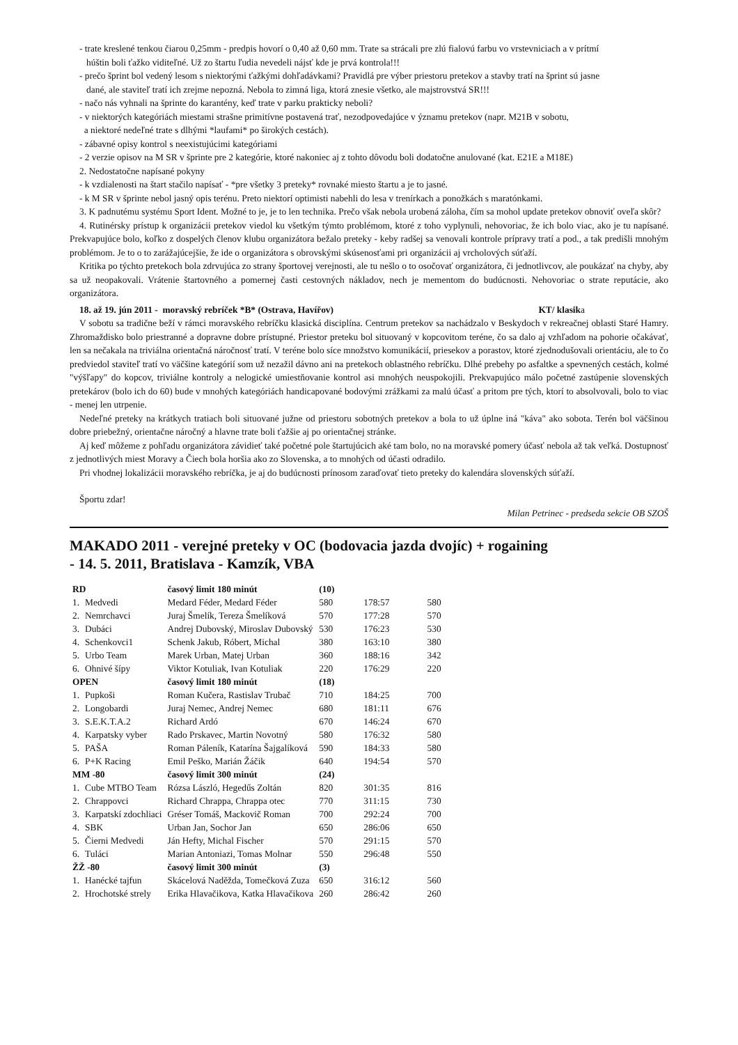- trate kreslené tenkou čiarou 0,25mm - predpis hovorí o 0,40 až 0,60 mm. Trate sa strácali pre zlú fialovú farbu vo vrstevniciach a v prítmí
húštin boli ťažko viditeľné. Už zo štartu ľudia nevedeli nájsť kde je prvá kontrola!!!
- prečo šprint bol vedený lesom s niektorými ťažkými dohľadávkami? Pravidlá pre výber priestoru pretekov a stavby tratí na šprint sú jasne
dané, ale staviteľ tratí ich zrejme nepozná. Nebola to zimná liga, ktorá znesie všetko, ale majstrovstvá SR!!!
- načo nás vyhnali na šprinte do karantény, keď trate v parku prakticky neboli?
- v niektorých kategóriách miestami strašne primitívne postavená trať, nezodpovedajúce v ýznamu pretekov (napr. M21B v sobotu,
a niektoré nedeľné trate s dlhými *laufami* po širokých cestách).
- zábavné opisy kontrol s neexistujúcimi kategóriami
- 2 verzie opisov na M SR v šprinte pre 2 kategórie, ktoré nakoniec aj z tohto dôvodu boli dodatočne anulované (kat. E21E a M18E)
2. Nedostatočne napísané pokyny
- k vzdialenosti na štart stačilo napísať - *pre všetky 3 preteky* rovnaké miesto štartu a je to jasné.
- k M SR v šprinte nebol jasný opis terénu. Preto niektorí optimisti nabehli do lesa v trenírkach a ponožkách s maratónkami.
3. K padnutému systému Sport Ident. Možné to je, je to len technika. Prečo však nebola urobená záloha, čím sa mohol update pretekov obnoviť oveľa skôr?
4. Rutinérsky prístup k organizácii pretekov viedol ku všetkým týmto problémom, ktoré z toho vyplynuli, nehovoriac, že ich bolo viac, ako je tu napísané. Prekvapujúce bolo, koľko z dospelých členov klubu organizátora bežalo preteky - keby radšej sa venovali kontrole prípravy tratí a pod., a tak predišli mnohým problémom. Je to o to zarážajúcejšie, že ide o organizátora s obrovskými skúsenosťami pri organizácii aj vrcholových súťaží.
Kritika po týchto pretekoch bola zdrvujúca zo strany športovej verejnosti, ale tu nešlo o to osočovať organizátora, či jednotlivcov, ale poukázať na chyby, aby sa už neopakovali. Vrátenie štartovného a pomernej časti cestovných nákladov, nech je mementom do budúcnosti. Nehovoriac o strate reputácie, ako organizátora.
18. až 19. jún 2011 - moravský rebríček *B* (Ostrava, Havířov) KT/ klasika
V sobotu sa tradične beží v rámci moravského rebríčku klasická disciplína. Centrum pretekov sa nachádzalo v Beskydoch v rekreačnej oblasti Staré Hamry. Zhromaždisko bolo priestranné a dopravne dobre prístupné. Priestor preteku bol situovaný v kopcovitom teréne, čo sa dalo aj vzhľadom na pohorie očakávať, len sa nečakala na triviálna orientačná náročnosť tratí. V teréne bolo síce množstvo komunikácií, priesekov a porastov, ktoré zjednodušovali orientáciu, ale to čo predviedol staviteľ tratí vo väčšine kategórií som už nezažil dávno ani na pretekoch oblastného rebríčku. Dlhé prebehy po asfaltke a spevnených cestách, kolmé "výšľapy" do kopcov, triviálne kontroly a nelogické umiestňovanie kontrol asi mnohých neuspokojili. Prekvapujúco málo početné zastúpenie slovenských pretekárov (bolo ich do 60) bude v mnohých kategóriách handicapované bodovými zrážkami za malú účasť a pritom pre tých, ktorí to absolvovali, bolo to viac - menej len utrpenie.
Nedeľné preteky na krátkych tratiach boli situované južne od priestoru sobotných pretekov a bola to už úplne iná "káva" ako sobota. Terén bol väčšinou dobre priebežný, orientačne náročný a hlavne trate boli ťažšie aj po orientačnej stránke.
Aj keď môžeme z pohľadu organizátora závidieť také početné pole štartujúcich aké tam bolo, no na moravské pomery účasť nebola až tak veľká. Dostupnosť z jednotlivých miest Moravy a Čiech bola horšia ako zo Slovenska, a to mnohých od účasti odradilo.
Pri vhodnej lokalizácii moravského rebríčka, je aj do budúcnosti prínosom zaraďovať tieto preteky do kalendára slovenských súťaží.
Športu zdar!
Milan Petrinec - predseda sekcie OB SZOŠ
MAKADO 2011 - verejné preteky v OC (bodovacia jazda dvojíc) + rogaining
- 14. 5. 2011, Bratislava - Kamzík, VBA
| RD | | časový limit 180 minút | (10) | | |
| 1. | Medvedi | Medard Féder, Medard Féder | 580 | 178:57 | 580 |
| 2. | Nemrchavci | Juraj Šmelík, Tereza Šmelíková | 570 | 177:28 | 570 |
| 3. | Dubáci | Andrej Dubovský, Miroslav Dubovský | 530 | 176:23 | 530 |
| 4. | Schenkovci1 | Schenk Jakub, Róbert, Michal | 380 | 163:10 | 380 |
| 5. | Urbo Team | Marek Urban, Matej Urban | 360 | 188:16 | 342 |
| 6. | Ohnivé šípy | Viktor Kotuliak, Ivan Kotuliak | 220 | 176:29 | 220 |
| OPEN | | časový limit 180 minút | (18) | | |
| 1. | Pupkoši | Roman Kučera, Rastislav Trubač | 710 | 184:25 | 700 |
| 2. | Longobardi | Juraj Nemec, Andrej Nemec | 680 | 181:11 | 676 |
| 3. | S.E.K.T.A.2 | Richard Ardó | 670 | 146:24 | 670 |
| 4. | Karpatsky vyber | Rado Prskavec, Martin Novotný | 580 | 176:32 | 580 |
| 5. | PAŠA | Roman Páleník, Katarína Šajgalíková | 590 | 184:33 | 580 |
| 6. | P+K Racing | Emil Peško, Marián Žáčik | 640 | 194:54 | 570 |
| MM -80 | | časový limit 300 minút | (24) | | |
| 1. | Cube MTBO Team | Rózsa László, Hegedűs Zoltán | 820 | 301:35 | 816 |
| 2. | Chrappovci | Richard Chrappa, Chrappa otec | 770 | 311:15 | 730 |
| 3. | Karpatskí zdochliaci | Gréser Tomáš, Mackovič Roman | 700 | 292:24 | 700 |
| 4. | SBK | Urban Jan, Sochor Jan | 650 | 286:06 | 650 |
| 5. | Čierni Medvedi | Ján Hefty, Michal Fischer | 570 | 291:15 | 570 |
| 6. | Tuláci | Marian Antoniazi, Tomas Molnar | 550 | 296:48 | 550 |
| ŽŽ -80 | | časový limit 300 minút | (3) | | |
| 1. | Hanécké tajfun | Skácelová Naděžda, Tomečková Zuza | 650 | 316:12 | 560 |
| 2. | Hrochotské strely | Erika Hlavačikova, Katka Hlavačikova | 260 | 286:42 | 260 |